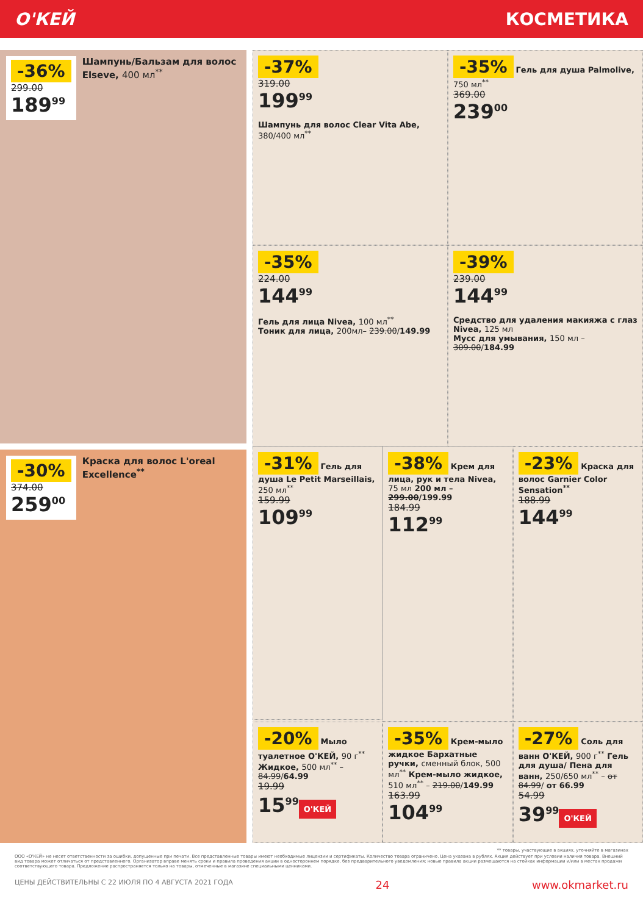О'КЕЙ КОСМЕТИКА
-36%
299.00
189<sup>99</sup>
Шампунь/Бальзам для волос Elseve, 400 мл<sup>**</sup>
-30%
374.00
259<sup>00</sup>
Краска для волос L'oreal Excellence<sup>**</sup>
-37%
319.00
199<sup>99</sup>
Шампунь для волос Clear Vita Abe, 380/400 мл<sup>**</sup>
-35% Гель для душа Palmolive, 750 мл<sup>**</sup>
369.00
239<sup>00</sup>
-35%
224.00
144<sup>99</sup>
Гель для лица Nivea, 100 мл<sup>**</sup>
Тоник для лица, 200мл– 239.00/149.99
-39%
239.00
144<sup>99</sup>
Средство для удаления макияжа с глаз Nivea, 125 мл
Мусс для умывания, 150 мл – 309.00/184.99
-31% Гель для душа Le Petit Marseillais, 250 мл<sup>**</sup>
159.99
109<sup>99</sup>
-38% Крем для лица, рук и тела Nivea, 75 мл 200 мл – 299.00/199.99
184.99
112<sup>99</sup>
-23% Краска для волос Garnier Color Sensation<sup>**</sup>
188.99
144<sup>99</sup>
-20% Мыло туалетное О'КЕЙ, 90 г<sup>**</sup> Жидкое, 500 мл<sup>**</sup> – 84.99/64.99
19.99
15<sup>99</sup>
О'КЕЙ
-35% Крем-мыло жидкое Бархатные ручки, сменный блок, 500 мл<sup>**</sup> Крем-мыло жидкое, 510 мл<sup>**</sup> – 219.00/149.99
163.99
104<sup>99</sup>
-27% Соль для ванн О'КЕЙ, 900 г<sup>**</sup> Гель для душа/ Пена для ванн, 250/650 мл<sup>**</sup> – от 84.99/ от 66.99
54.99
39<sup>99</sup>
О'КЕЙ
** товары, участвующие в акциях, уточняйте в магазинах
ООО «О'КЕЙ» не несет ответственности за ошибки, допущенные при печати. Все представленные товары имеют необходимые лицензии и сертификаты. Количество товара ограничено. Цена указана в рублях. Акция действует при условии наличия товара. Внешний вид товара может отличаться от представленного. Организатор вправе менять сроки и правила проведения акции в одностороннем порядке, без предварительного уведомления; новые правила акции размещаются на стойках информации и/или в местах продажи соответствующего товара. Предложение распространяется только на товары, отмеченные в магазине специальными ценниками.
ЦЕНЫ ДЕЙСТВИТЕЛЬНЫ С 22 ИЮЛЯ ПО 4 АВГУСТА 2021 ГОДА 24 www.okmarket.ru